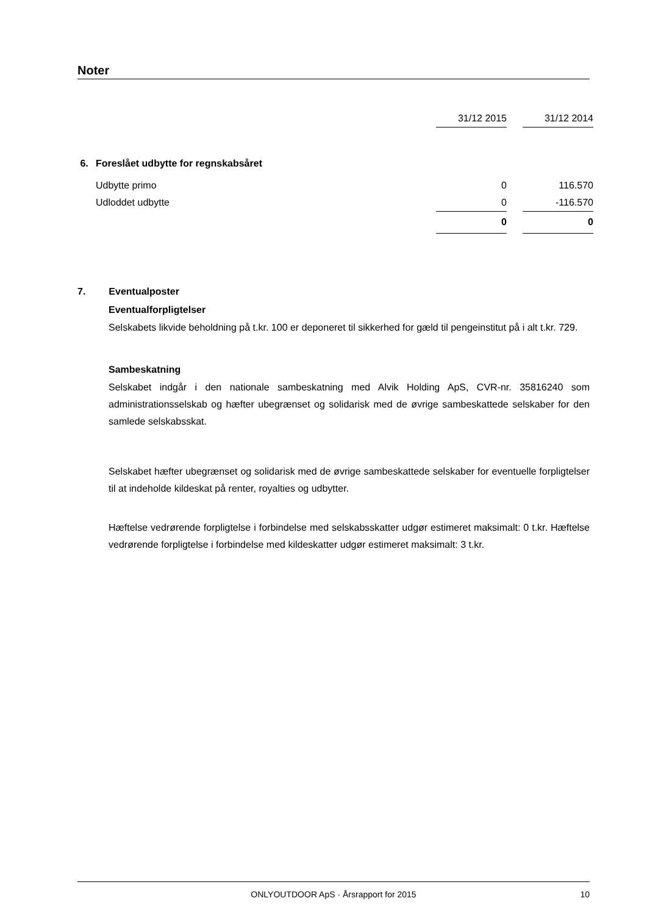Noter
| | | 31/12 2015 | | 31/12 2014 |
| 6. | Foreslået udbytte for regnskabsåret | | | |
| | Udbytte primo | 0 | | 116.570 |
| | Udloddet udbytte | 0 | | -116.570 |
| | | 0 | | 0 |
7. Eventualposter
Eventualforpligtelser
Selskabets likvide beholdning på t.kr. 100 er deponeret til sikkerhed for gæld til pengeinstitut på i alt t.kr. 729.
Sambeskatning
Selskabet indgår i den nationale sambeskatning med Alvik Holding ApS, CVR-nr. 35816240 som administrationsselskab og hæfter ubegrænset og solidarisk med de øvrige sambeskattede selskaber for den samlede selskabsskat.
Selskabet hæfter ubegrænset og solidarisk med de øvrige sambeskattede selskaber for eventuelle forpligtelser til at indeholde kildeskat på renter, royalties og udbytter.
Hæftelse vedrørende forpligtelse i forbindelse med selskabsskatter udgør estimeret maksimalt: 0 t.kr. Hæftelse vedrørende forpligtelse i forbindelse med kildeskatter udgør estimeret maksimalt: 3 t.kr.
ONLYOUTDOOR ApS · Årsrapport for 2015 10